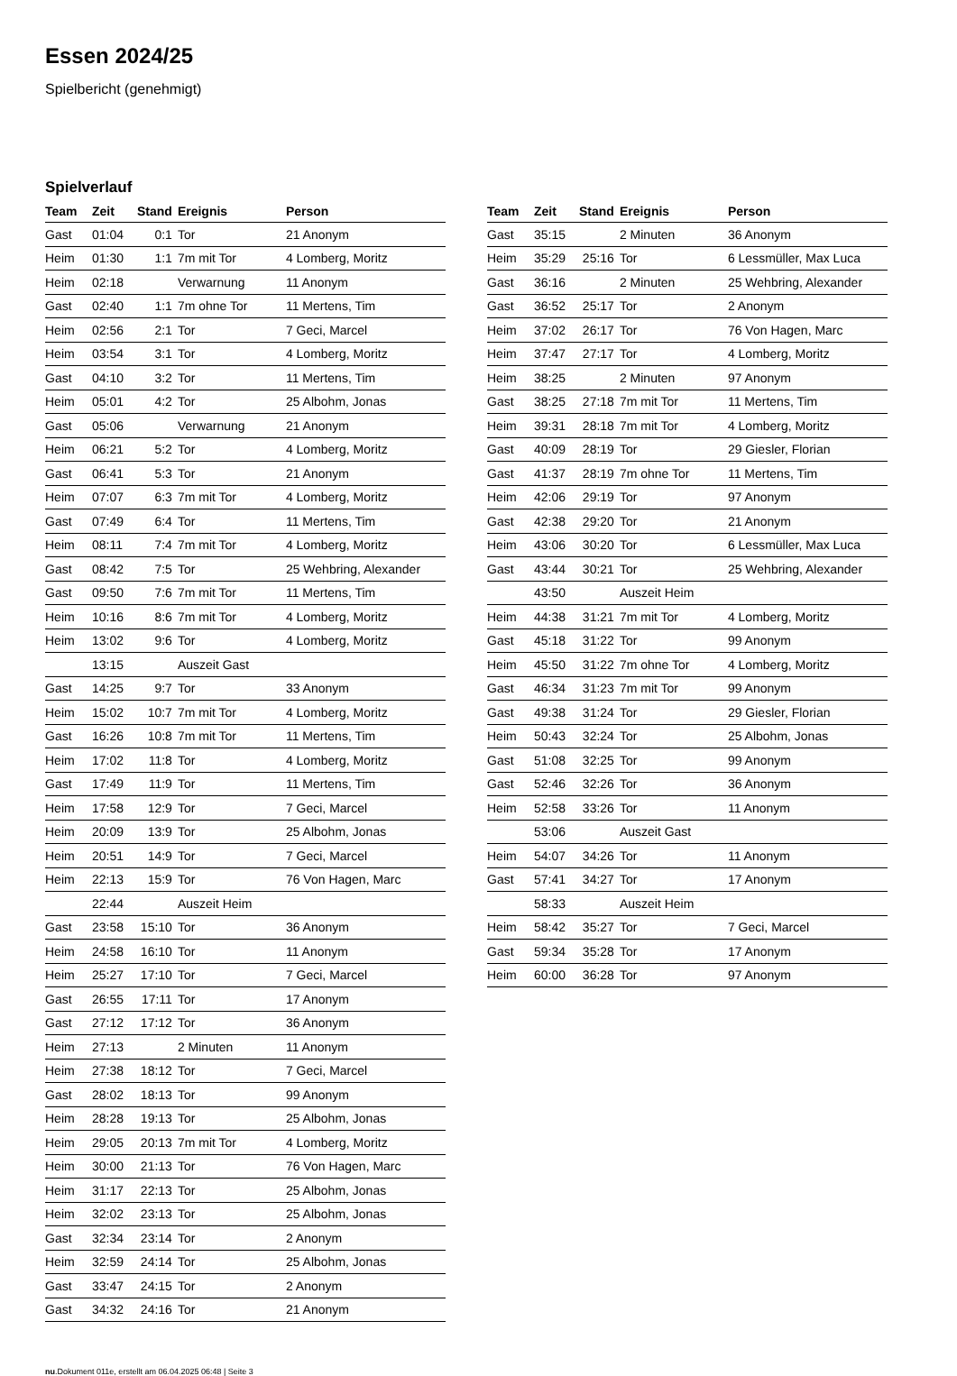Essen 2024/25
Spielbericht (genehmigt)
Spielverlauf
| Team | Zeit | Stand | Ereignis | Person |
| --- | --- | --- | --- | --- |
| Gast | 01:04 | 0:1 | Tor | 21 Anonym |
| Heim | 01:30 | 1:1 | 7m mit Tor | 4 Lomberg, Moritz |
| Heim | 02:18 | | Verwarnung | 11 Anonym |
| Gast | 02:40 | 1:1 | 7m ohne Tor | 11 Mertens, Tim |
| Heim | 02:56 | 2:1 | Tor | 7 Geci, Marcel |
| Heim | 03:54 | 3:1 | Tor | 4 Lomberg, Moritz |
| Gast | 04:10 | 3:2 | Tor | 11 Mertens, Tim |
| Heim | 05:01 | 4:2 | Tor | 25 Albohm, Jonas |
| Gast | 05:06 | | Verwarnung | 21 Anonym |
| Heim | 06:21 | 5:2 | Tor | 4 Lomberg, Moritz |
| Gast | 06:41 | 5:3 | Tor | 21 Anonym |
| Heim | 07:07 | 6:3 | 7m mit Tor | 4 Lomberg, Moritz |
| Gast | 07:49 | 6:4 | Tor | 11 Mertens, Tim |
| Heim | 08:11 | 7:4 | 7m mit Tor | 4 Lomberg, Moritz |
| Gast | 08:42 | 7:5 | Tor | 25 Wehbring, Alexander |
| Gast | 09:50 | 7:6 | 7m mit Tor | 11 Mertens, Tim |
| Heim | 10:16 | 8:6 | 7m mit Tor | 4 Lomberg, Moritz |
| Heim | 13:02 | 9:6 | Tor | 4 Lomberg, Moritz |
| | 13:15 | | Auszeit Gast | |
| Gast | 14:25 | 9:7 | Tor | 33 Anonym |
| Heim | 15:02 | 10:7 | 7m mit Tor | 4 Lomberg, Moritz |
| Gast | 16:26 | 10:8 | 7m mit Tor | 11 Mertens, Tim |
| Heim | 17:02 | 11:8 | Tor | 4 Lomberg, Moritz |
| Gast | 17:49 | 11:9 | Tor | 11 Mertens, Tim |
| Heim | 17:58 | 12:9 | Tor | 7 Geci, Marcel |
| Heim | 20:09 | 13:9 | Tor | 25 Albohm, Jonas |
| Heim | 20:51 | 14:9 | Tor | 7 Geci, Marcel |
| Heim | 22:13 | 15:9 | Tor | 76 Von Hagen, Marc |
| | 22:44 | | Auszeit Heim | |
| Gast | 23:58 | 15:10 | Tor | 36 Anonym |
| Heim | 24:58 | 16:10 | Tor | 11 Anonym |
| Heim | 25:27 | 17:10 | Tor | 7 Geci, Marcel |
| Gast | 26:55 | 17:11 | Tor | 17 Anonym |
| Gast | 27:12 | 17:12 | Tor | 36 Anonym |
| Heim | 27:13 | | 2 Minuten | 11 Anonym |
| Heim | 27:38 | 18:12 | Tor | 7 Geci, Marcel |
| Gast | 28:02 | 18:13 | Tor | 99 Anonym |
| Heim | 28:28 | 19:13 | Tor | 25 Albohm, Jonas |
| Heim | 29:05 | 20:13 | 7m mit Tor | 4 Lomberg, Moritz |
| Heim | 30:00 | 21:13 | Tor | 76 Von Hagen, Marc |
| Heim | 31:17 | 22:13 | Tor | 25 Albohm, Jonas |
| Heim | 32:02 | 23:13 | Tor | 25 Albohm, Jonas |
| Gast | 32:34 | 23:14 | Tor | 2 Anonym |
| Heim | 32:59 | 24:14 | Tor | 25 Albohm, Jonas |
| Gast | 33:47 | 24:15 | Tor | 2 Anonym |
| Gast | 34:32 | 24:16 | Tor | 21 Anonym |
| Team | Zeit | Stand | Ereignis | Person |
| --- | --- | --- | --- | --- |
| Gast | 35:15 | | 2 Minuten | 36 Anonym |
| Heim | 35:29 | 25:16 | Tor | 6 Lessmüller, Max Luca |
| Gast | 36:16 | | 2 Minuten | 25 Wehbring, Alexander |
| Gast | 36:52 | 25:17 | Tor | 2 Anonym |
| Heim | 37:02 | 26:17 | Tor | 76 Von Hagen, Marc |
| Heim | 37:47 | 27:17 | Tor | 4 Lomberg, Moritz |
| Heim | 38:25 | | 2 Minuten | 97 Anonym |
| Gast | 38:25 | 27:18 | 7m mit Tor | 11 Mertens, Tim |
| Heim | 39:31 | 28:18 | 7m mit Tor | 4 Lomberg, Moritz |
| Gast | 40:09 | 28:19 | Tor | 29 Giesler, Florian |
| Gast | 41:37 | 28:19 | 7m ohne Tor | 11 Mertens, Tim |
| Heim | 42:06 | 29:19 | Tor | 97 Anonym |
| Gast | 42:38 | 29:20 | Tor | 21 Anonym |
| Heim | 43:06 | 30:20 | Tor | 6 Lessmüller, Max Luca |
| Gast | 43:44 | 30:21 | Tor | 25 Wehbring, Alexander |
| | 43:50 | | Auszeit Heim | |
| Heim | 44:38 | 31:21 | 7m mit Tor | 4 Lomberg, Moritz |
| Gast | 45:18 | 31:22 | Tor | 99 Anonym |
| Heim | 45:50 | 31:22 | 7m ohne Tor | 4 Lomberg, Moritz |
| Gast | 46:34 | 31:23 | 7m mit Tor | 99 Anonym |
| Gast | 49:38 | 31:24 | Tor | 29 Giesler, Florian |
| Heim | 50:43 | 32:24 | Tor | 25 Albohm, Jonas |
| Gast | 51:08 | 32:25 | Tor | 99 Anonym |
| Gast | 52:46 | 32:26 | Tor | 36 Anonym |
| Heim | 52:58 | 33:26 | Tor | 11 Anonym |
| | 53:06 | | Auszeit Gast | |
| Heim | 54:07 | 34:26 | Tor | 11 Anonym |
| Gast | 57:41 | 34:27 | Tor | 17 Anonym |
| | 58:33 | | Auszeit Heim | |
| Heim | 58:42 | 35:27 | Tor | 7 Geci, Marcel |
| Gast | 59:34 | 35:28 | Tor | 17 Anonym |
| Heim | 60:00 | 36:28 | Tor | 97 Anonym |
nu.Dokument 011e, erstellt am 06.04.2025 06:48 | Seite 3